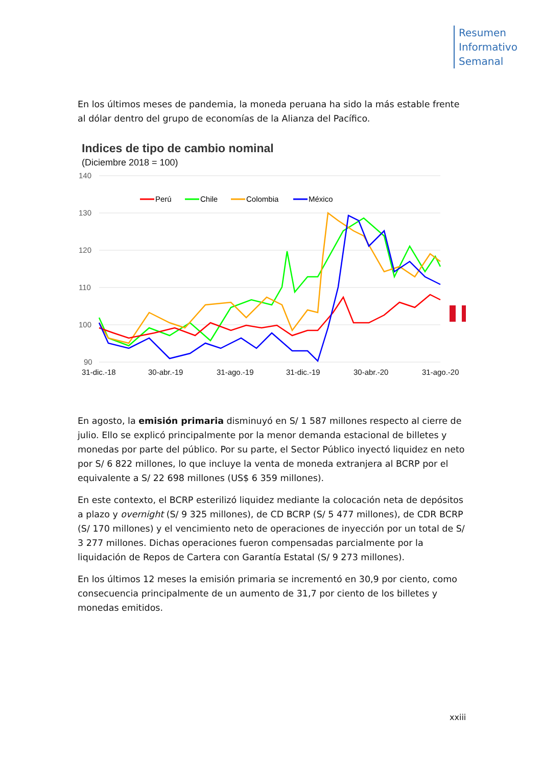Resumen
Informativo
Semanal
En los últimos meses de pandemia, la moneda peruana ha sido la más estable frente al dólar dentro del grupo de economías de la Alianza del Pacífico.
Indices de tipo de cambio nominal
(Diciembre 2018 = 100)
140
130
120
110
100
90
31-dic.-18
30-abr.-19
31-ago.-19
31-dic.-19
30-abr.-20
31-ago.-20
Perú
Chile
Colombia
México
En agosto, la emisión primaria disminuyó en S/ 1 587 millones respecto al cierre de julio. Ello se explicó principalmente por la menor demanda estacional de billetes y monedas por parte del público. Por su parte, el Sector Público inyectó liquidez en neto por S/ 6 822 millones, lo que incluye la venta de moneda extranjera al BCRP por el equivalente a S/ 22 698 millones (US$ 6 359 millones).
En este contexto, el BCRP esterilizó liquidez mediante la colocación neta de depósitos a plazo y overnight (S/ 9 325 millones), de CD BCRP (S/ 5 477 millones), de CDR BCRP (S/ 170 millones) y el vencimiento neto de operaciones de inyección por un total de S/ 3 277 millones. Dichas operaciones fueron compensadas parcialmente por la liquidación de Repos de Cartera con Garantía Estatal (S/ 9 273 millones).
En los últimos 12 meses la emisión primaria se incrementó en 30,9 por ciento, como consecuencia principalmente de un aumento de 31,7 por ciento de los billetes y monedas emitidos.
xxiii